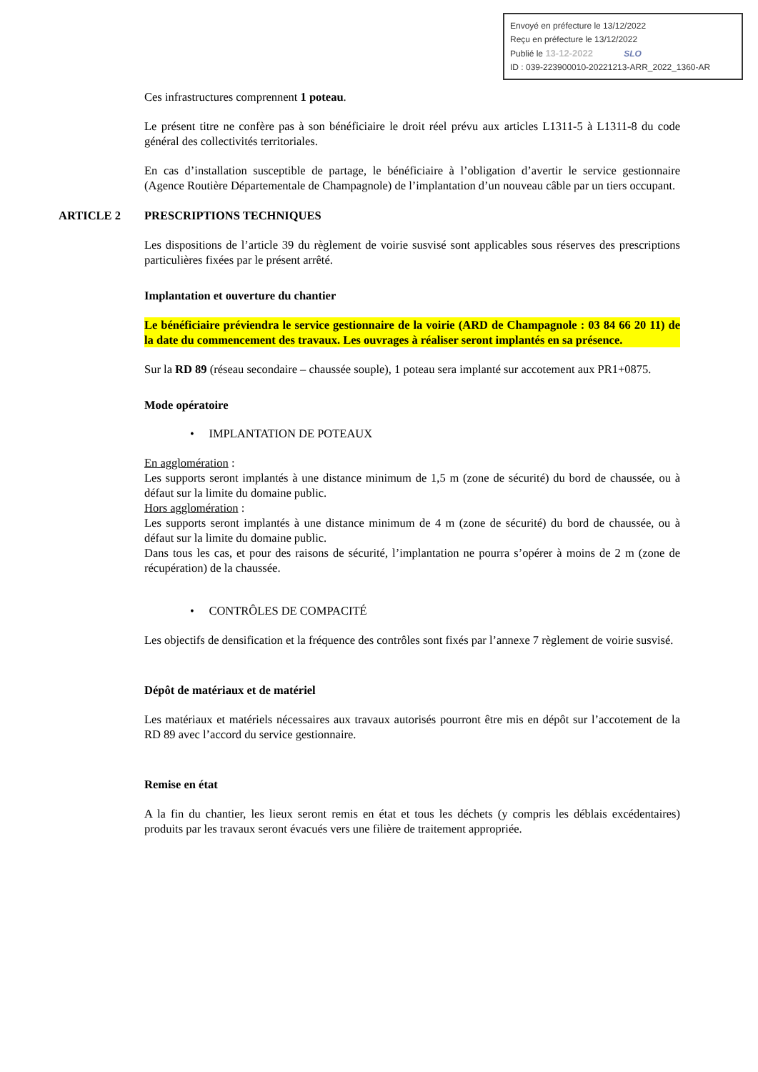Envoyé en préfecture le 13/12/2022
Reçu en préfecture le 13/12/2022
Publié le 13-12-2022 SLO
ID : 039-223900010-20221213-ARR_2022_1360-AR
Ces infrastructures comprennent 1 poteau.
Le présent titre ne confère pas à son bénéficiaire le droit réel prévu aux articles L1311-5 à L1311-8 du code général des collectivités territoriales.
En cas d’installation susceptible de partage, le bénéficiaire à l’obligation d’avertir le service gestionnaire (Agence Routière Départementale de Champagnole) de l’implantation d’un nouveau câble par un tiers occupant.
ARTICLE 2 PRESCRIPTIONS TECHNIQUES
Les dispositions de l’article 39 du règlement de voirie susvisé sont applicables sous réserves des prescriptions particulières fixées par le présent arrêté.
Implantation et ouverture du chantier
Le bénéficiaire préviendra le service gestionnaire de la voirie (ARD de Champagnole : 03 84 66 20 11) de la date du commencement des travaux. Les ouvrages à réaliser seront implantés en sa présence.
Sur la RD 89 (réseau secondaire – chaussée souple), 1 poteau sera implanté sur accotement aux PR1+0875.
Mode opératoire
• IMPLANTATION DE POTEAUX
En agglomération :
Les supports seront implantés à une distance minimum de 1,5 m (zone de sécurité) du bord de chaussée, ou à défaut sur la limite du domaine public.
Hors agglomération :
Les supports seront implantés à une distance minimum de 4 m (zone de sécurité) du bord de chaussée, ou à défaut sur la limite du domaine public.
Dans tous les cas, et pour des raisons de sécurité, l’implantation ne pourra s’opérer à moins de 2 m (zone de récupération) de la chaussée.
• CONTRÔLES DE COMPACITÉ
Les objectifs de densification et la fréquence des contrôles sont fixés par l’annexe 7 règlement de voirie susvisé.
Dépôt de matériaux et de matériel
Les matériaux et matériels nécessaires aux travaux autorisés pourront être mis en dépôt sur l’accotement de la RD 89 avec l’accord du service gestionnaire.
Remise en état
A la fin du chantier, les lieux seront remis en état et tous les déchets (y compris les déblais excédentaires) produits par les travaux seront évacués vers une filière de traitement appropriée.